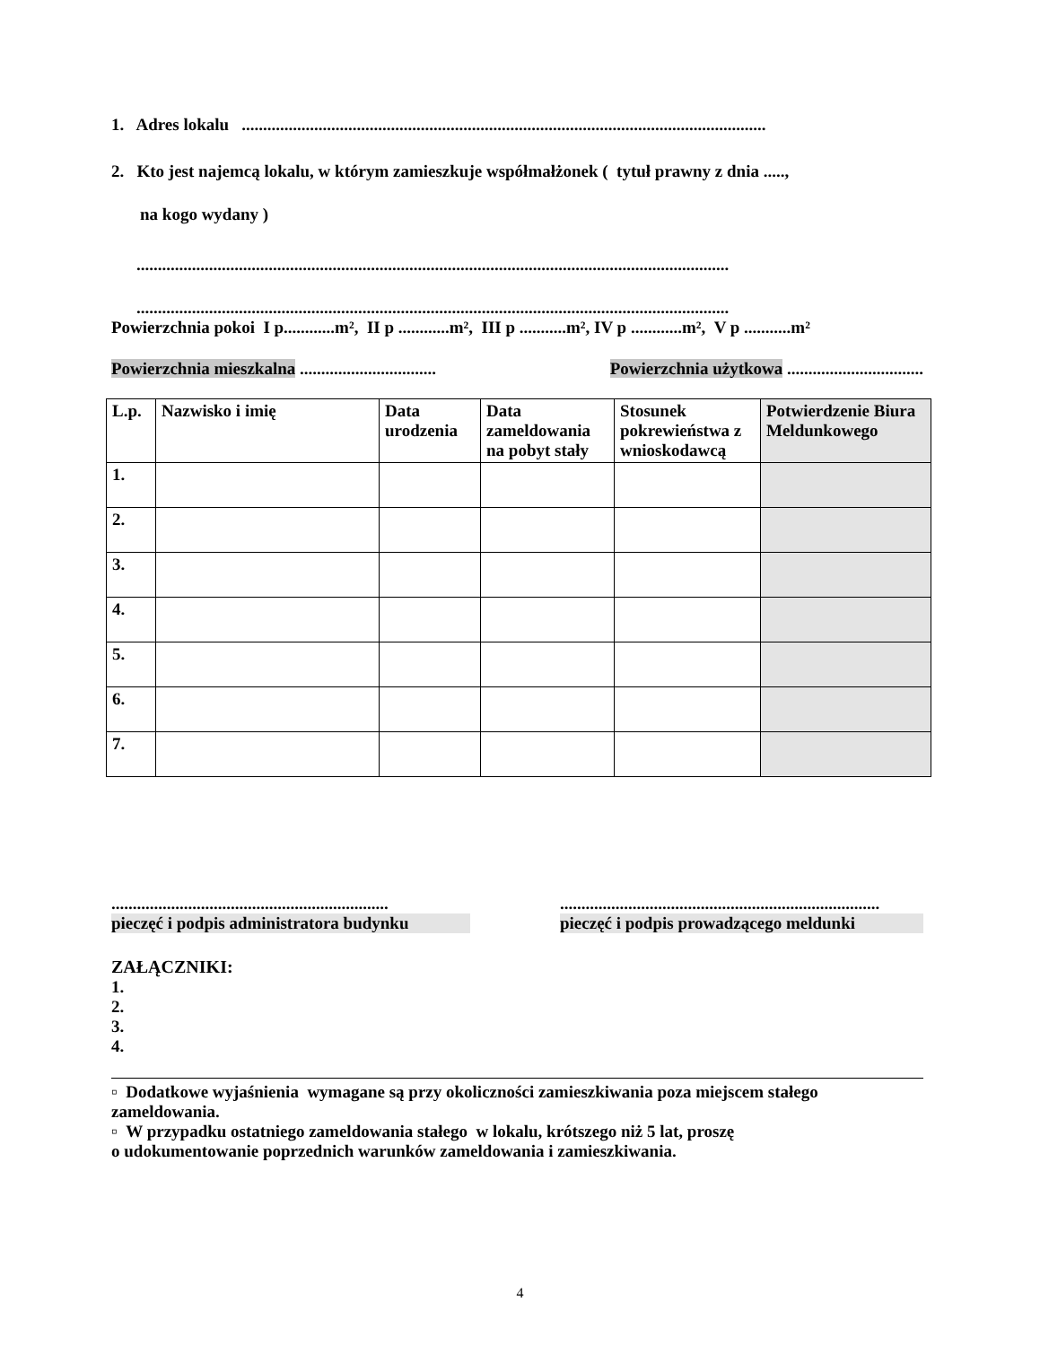1. Adres lokalu ...........................................................................................................................
2. Kto jest najemcą lokalu, w którym zamieszkuje współmałżonek ( tytuł prawny z dnia .....,
na kogo wydany )
...........................................................................................................................................
...........................................................................................................................................
Powierzchnia pokoi I p............m², II p ............m², III p ...........m², IV p ............m², V p ...........m²
Powierzchnia mieszkalna ................................ Powierzchnia użytkowa ................................
| L.p. | Nazwisko i imię | Data urodzenia | Data zameldowania na pobyt stały | Stosunek pokrewieństwa z wnioskodawcą | Potwierdzenie Biura Meldunkowego |
| --- | --- | --- | --- | --- | --- |
| 1. | | | | | |
| 2. | | | | | |
| 3. | | | | | |
| 4. | | | | | |
| 5. | | | | | |
| 6. | | | | | |
| 7. | | | | | |
.................................................................
pieczęć i podpis administratora budynku
...........................................................................
pieczęć i podpis prowadzącego meldunki
ZAŁĄCZNIKI:
1.
2.
3.
4.
▫ Dodatkowe wyjaśnienia wymagane są przy okoliczności zamieszkiwania poza miejscem stałego zameldowania.
▫ W przypadku ostatniego zameldowania stałego w lokalu, krótszego niż 5 lat, proszę
o udokumentowanie poprzednich warunków zameldowania i zamieszkiwania.
4